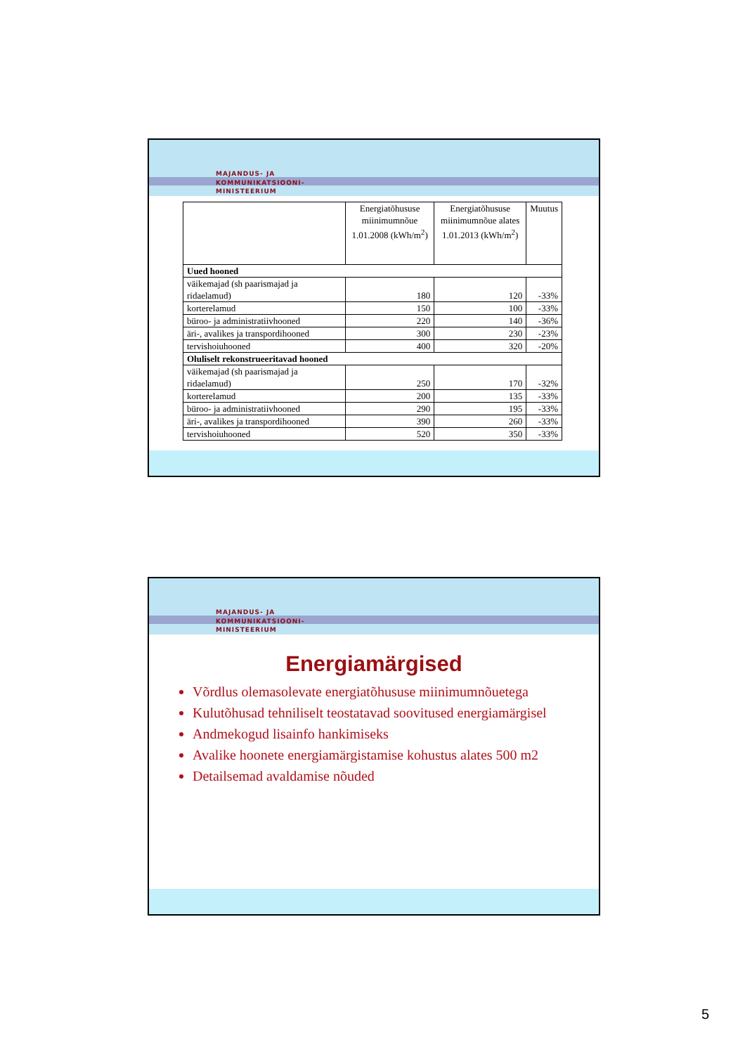MAJANDUS- JA
KOMMUNIKATSIOONI-
MINISTEERIUM
| | Energiatõhususe miinimumnõue 1.01.2008 (kWh/m<sup>2</sup>) | Energiatõhususe miinimumnõue alates 1.01.2013 (kWh/m<sup>2</sup>) | Muutus |
| --- | --- | --- | --- |
| Uued hooned | | | |
| väikemajad (sh paarismajad ja ridaelamud) | 180 | 120 | -33% |
| korterelamud | 150 | 100 | -33% |
| büroo- ja administratiivhooned | 220 | 140 | -36% |
| äri-, avalikes ja transpordihooned | 300 | 230 | -23% |
| tervishoiuhooned | 400 | 320 | -20% |
| Oluliselt rekonstrueeritavad hooned | | | |
| väikemajad (sh paarismajad ja ridaelamud) | 250 | 170 | -32% |
| korterelamud | 200 | 135 | -33% |
| büroo- ja administratiivhooned | 290 | 195 | -33% |
| äri-, avalikes ja transpordihooned | 390 | 260 | -33% |
| tervishoiuhooned | 520 | 350 | -33% |
MAJANDUS- JA
KOMMUNIKATSIOONI-
MINISTEERIUM
Energiamärgised
Võrdlus olemasolevate energiatõhususe miinimumnõuetega
Kulutõhusad tehniliselt teostatavad soovitused energiamärgisel
Andmekogud lisainfo hankimiseks
Avalike hoonete energiamärgistamise kohustus alates 500 m2
Detailsemad avaldamise nõuded
5